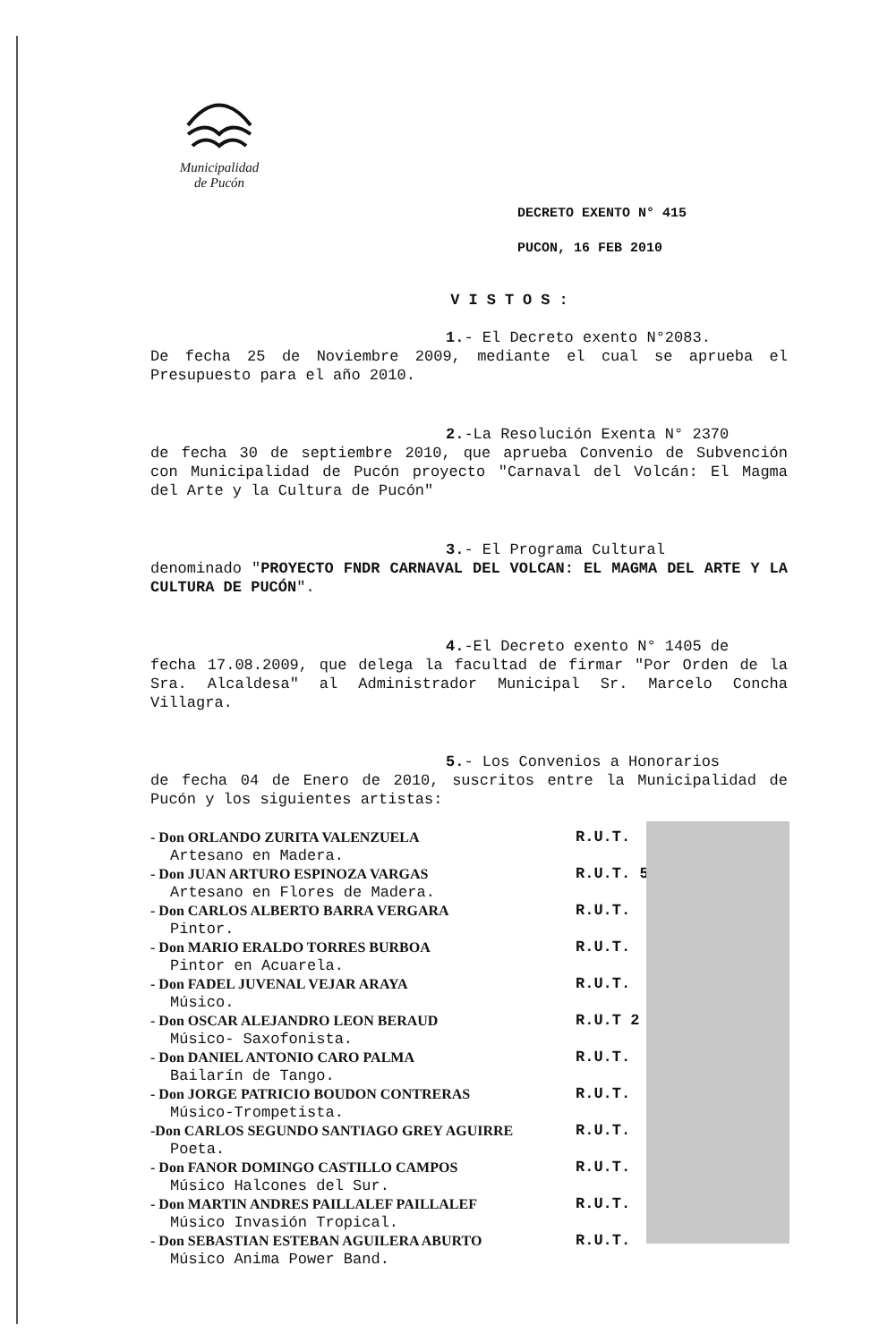Municipalidad
de Pucón
DECRETO EXENTO N° 415
PUCON, 16 FEB 2010
VISTOS:
1.- El Decreto exento N°2083.
De fecha 25 de Noviembre 2009, mediante el cual se aprueba el Presupuesto para el año 2010.
2.-La Resolución Exenta N° 2370
de fecha 30 de septiembre 2010, que aprueba Convenio de Subvención con Municipalidad de Pucón proyecto "Carnaval del Volcán: El Magma del Arte y la Cultura de Pucón"
3.- El Programa Cultural
denominado "PROYECTO FNDR CARNAVAL DEL VOLCAN: EL MAGMA DEL ARTE Y LA CULTURA DE PUCÓN".
4.-El Decreto exento N° 1405 de
fecha 17.08.2009, que delega la facultad de firmar "Por Orden de la Sra. Alcaldesa" al Administrador Municipal Sr. Marcelo Concha Villagra.
5.- Los Convenios a Honorarios
de fecha 04 de Enero de 2010, suscritos entre la Municipalidad de Pucón y los siguientes artistas:
- Don ORLANDO ZURITA VALENZUELA R.U.T.
Artesano en Madera.
- Don JUAN ARTURO ESPINOZA VARGAS R.U.T. 5
Artesano en Flores de Madera.
- Don CARLOS ALBERTO BARRA VERGARA R.U.T.
Pintor.
- Don MARIO ERALDO TORRES BURBOA R.U.T.
Pintor en Acuarela.
- Don FADEL JUVENAL VEJAR ARAYA R.U.T.
Músico.
- Don OSCAR ALEJANDRO LEON BERAUD R.U.T 2
Músico- Saxofonista.
- Don DANIEL ANTONIO CARO PALMA R.U.T.
Bailarín de Tango.
- Don JORGE PATRICIO BOUDON CONTRERAS R.U.T.
Músico-Trompetista.
-Don CARLOS SEGUNDO SANTIAGO GREY AGUIRRE R.U.T.
Poeta.
- Don FANOR DOMINGO CASTILLO CAMPOS R.U.T.
Músico Halcones del Sur.
- Don MARTIN ANDRES PAILLALEF PAILLALEF R.U.T.
Músico Invasión Tropical.
- Don SEBASTIAN ESTEBAN AGUILERA ABURTO R.U.T.
Músico Anima Power Band.